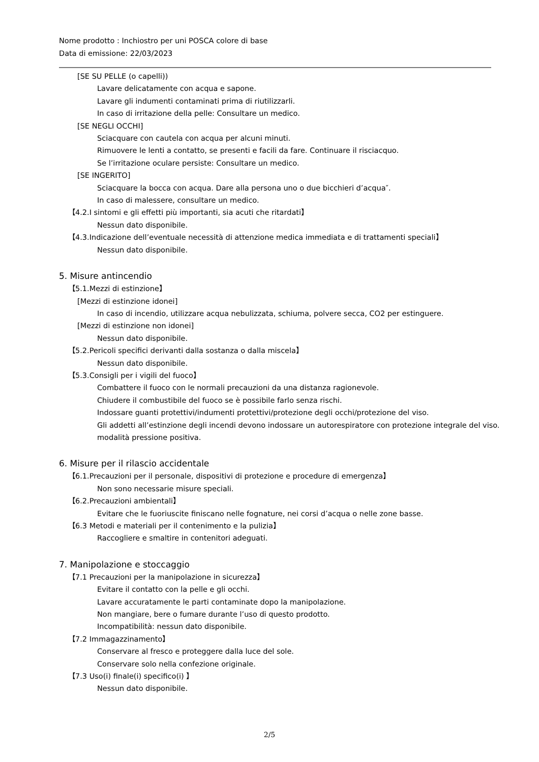Nome prodotto : Inchiostro per uni POSCA colore di base
Data di emissione: 22/03/2023
[SE SU PELLE (o capelli))
Lavare delicatamente con acqua e sapone.
Lavare gli indumenti contaminati prima di riutilizzarli.
In caso di irritazione della pelle: Consultare un medico.
[SE NEGLI OCCHI]
Sciacquare con cautela con acqua per alcuni minuti.
Rimuovere le lenti a contatto, se presenti e facili da fare. Continuare il risciacquo.
Se l’irritazione oculare persiste: Consultare un medico.
[SE INGERITO]
Sciacquare la bocca con acqua. Dare alla persona uno o due bicchieri d’acqua″.
In caso di malessere, consultare un medico.
【4.2.I sintomi e gli effetti più importanti, sia acuti che ritardati】
Nessun dato disponibile.
【4.3.Indicazione dell’eventuale necessità di attenzione medica immediata e di trattamenti speciali】
Nessun dato disponibile.
5. Misure antincendio
【5.1.Mezzi di estinzione】
[Mezzi di estinzione idonei]
In caso di incendio, utilizzare acqua nebulizzata, schiuma, polvere secca, CO2 per estinguere.
[Mezzi di estinzione non idonei]
Nessun dato disponibile.
【5.2.Pericoli specifici derivanti dalla sostanza o dalla miscela】
Nessun dato disponibile.
【5.3.Consigli per i vigili del fuoco】
Combattere il fuoco con le normali precauzioni da una distanza ragionevole.
Chiudere il combustibile del fuoco se è possibile farlo senza rischi.
Indossare guanti protettivi/indumenti protettivi/protezione degli occhi/protezione del viso.
Gli addetti all’estinzione degli incendi devono indossare un autorespiratore con protezione integrale del viso.
modalità pressione positiva.
6. Misure per il rilascio accidentale
【6.1.Precauzioni per il personale, dispositivi di protezione e procedure di emergenza】
Non sono necessarie misure speciali.
【6.2.Precauzioni ambientali】
Evitare che le fuoriuscite finiscano nelle fognature, nei corsi d’acqua o nelle zone basse.
【6.3 Metodi e materiali per il contenimento e la pulizia】
Raccogliere e smaltire in contenitori adeguati.
7. Manipolazione e stoccaggio
【7.1 Precauzioni per la manipolazione in sicurezza】
Evitare il contatto con la pelle e gli occhi.
Lavare accuratamente le parti contaminate dopo la manipolazione.
Non mangiare, bere o fumare durante l’uso di questo prodotto.
Incompatibilità: nessun dato disponibile.
【7.2 Immagazzinamento】
Conservare al fresco e proteggere dalla luce del sole.
Conservare solo nella confezione originale.
【7.3 Uso(i) finale(i) specifico(i) 】
Nessun dato disponibile.
2/5